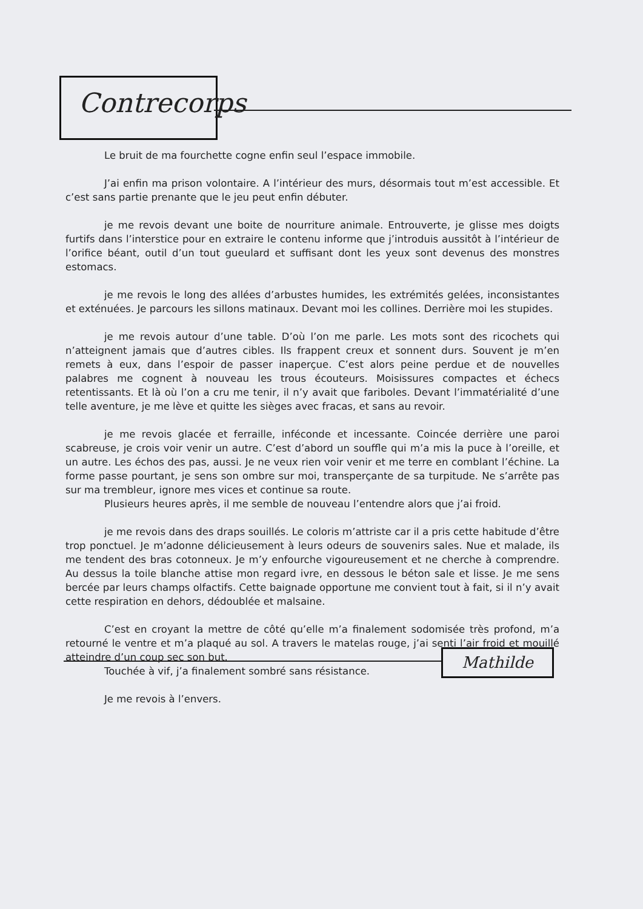Contrecorps
Le bruit de ma fourchette cogne enfin seul l’espace immobile.
J’ai enfin ma prison volontaire. A l’intérieur des murs, désormais tout m’est accessible. Et c’est sans partie prenante que le jeu peut enfin débuter.
je me revois devant une boite de nourriture animale. Entrouverte, je glisse mes doigts furtifs dans l’interstice pour en extraire le contenu informe que j’introduis aussitôt à l’intérieur de l’orifice béant, outil d’un tout gueulard et suffisant dont les yeux sont devenus des monstres estomacs.
je me revois le long des allées d’arbustes humides, les extrémités gelées, inconsistantes et exténuées. Je parcours les sillons matinaux. Devant moi les collines. Derrière moi les stupides.
je me revois autour d’une table. D’où l’on me parle. Les mots sont des ricochets qui n’atteignent jamais que d’autres cibles. Ils frappent creux et sonnent durs. Souvent je m’en remets à eux, dans l’espoir de passer inaperçue. C’est alors peine perdue et de nouvelles palabres me cognent à nouveau les trous écouteurs. Moisissures compactes et échecs retentissants. Et là où l’on a cru me tenir, il n’y avait que fariboles. Devant l’immatérialité d’une telle aventure, je me lève et quitte les sièges avec fracas, et sans au revoir.
je me revois glacée et ferraille, inféconde et incessante. Coincée derrière une paroi scabreuse, je crois voir venir un autre. C’est d’abord un souffle qui m’a mis la puce à l’oreille, et un autre. Les échos des pas, aussi. Je ne veux rien voir venir et me terre en comblant l’échine. La forme passe pourtant, je sens son ombre sur moi, transperçante de sa turpitude. Ne s’arrête pas sur ma trembleur, ignore mes vices et continue sa route.
Plusieurs heures après, il me semble de nouveau l’entendre alors que j’ai froid.
je me revois dans des draps souillés. Le coloris m’attriste car il a pris cette habitude d’être trop ponctuel. Je m’adonne délicieusement à leurs odeurs de souvenirs sales. Nue et malade, ils me tendent des bras cotonneux. Je m’y enfourche vigoureusement et ne cherche à comprendre. Au dessus la toile blanche attise mon regard ivre, en dessous le béton sale et lisse. Je me sens bercée par leurs champs olfactifs. Cette baignade opportune me convient tout à fait, si il n’y avait cette respiration en dehors, dédoublée et malsaine.
C’est en croyant la mettre de côté qu’elle m’a finalement sodomisée très profond, m’a retourné le ventre et m’a plaqué au sol. A travers le matelas rouge, j’ai senti l’air froid et mouillé atteindre d’un coup sec son but.
Touchée à vif, j’a finalement sombré sans résistance.
Je me revois à l’envers.
Mathilde